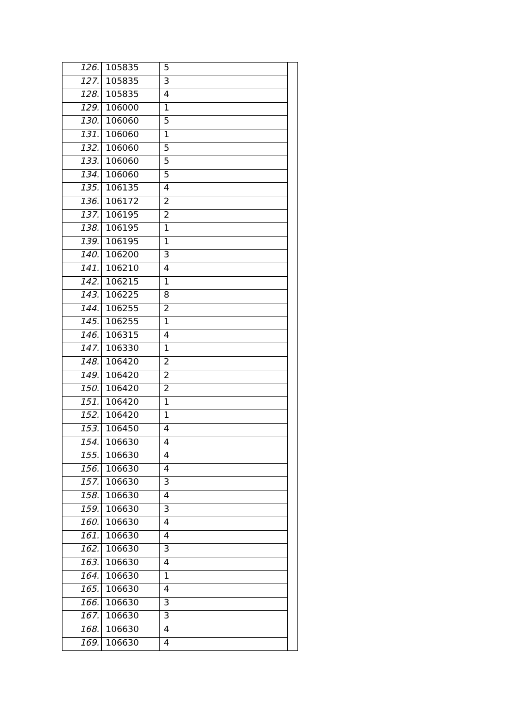| 126. | 105835 | 5 | |
| 127. | 105835 | 3 | |
| 128. | 105835 | 4 | |
| 129. | 106000 | 1 | |
| 130. | 106060 | 5 | |
| 131. | 106060 | 1 | |
| 132. | 106060 | 5 | |
| 133. | 106060 | 5 | |
| 134. | 106060 | 5 | |
| 135. | 106135 | 4 | |
| 136. | 106172 | 2 | |
| 137. | 106195 | 2 | |
| 138. | 106195 | 1 | |
| 139. | 106195 | 1 | |
| 140. | 106200 | 3 | |
| 141. | 106210 | 4 | |
| 142. | 106215 | 1 | |
| 143. | 106225 | 8 | |
| 144. | 106255 | 2 | |
| 145. | 106255 | 1 | |
| 146. | 106315 | 4 | |
| 147. | 106330 | 1 | |
| 148. | 106420 | 2 | |
| 149. | 106420 | 2 | |
| 150. | 106420 | 2 | |
| 151. | 106420 | 1 | |
| 152. | 106420 | 1 | |
| 153. | 106450 | 4 | |
| 154. | 106630 | 4 | |
| 155. | 106630 | 4 | |
| 156. | 106630 | 4 | |
| 157. | 106630 | 3 | |
| 158. | 106630 | 4 | |
| 159. | 106630 | 3 | |
| 160. | 106630 | 4 | |
| 161. | 106630 | 4 | |
| 162. | 106630 | 3 | |
| 163. | 106630 | 4 | |
| 164. | 106630 | 1 | |
| 165. | 106630 | 4 | |
| 166. | 106630 | 3 | |
| 167. | 106630 | 3 | |
| 168. | 106630 | 4 | |
| 169. | 106630 | 4 | |